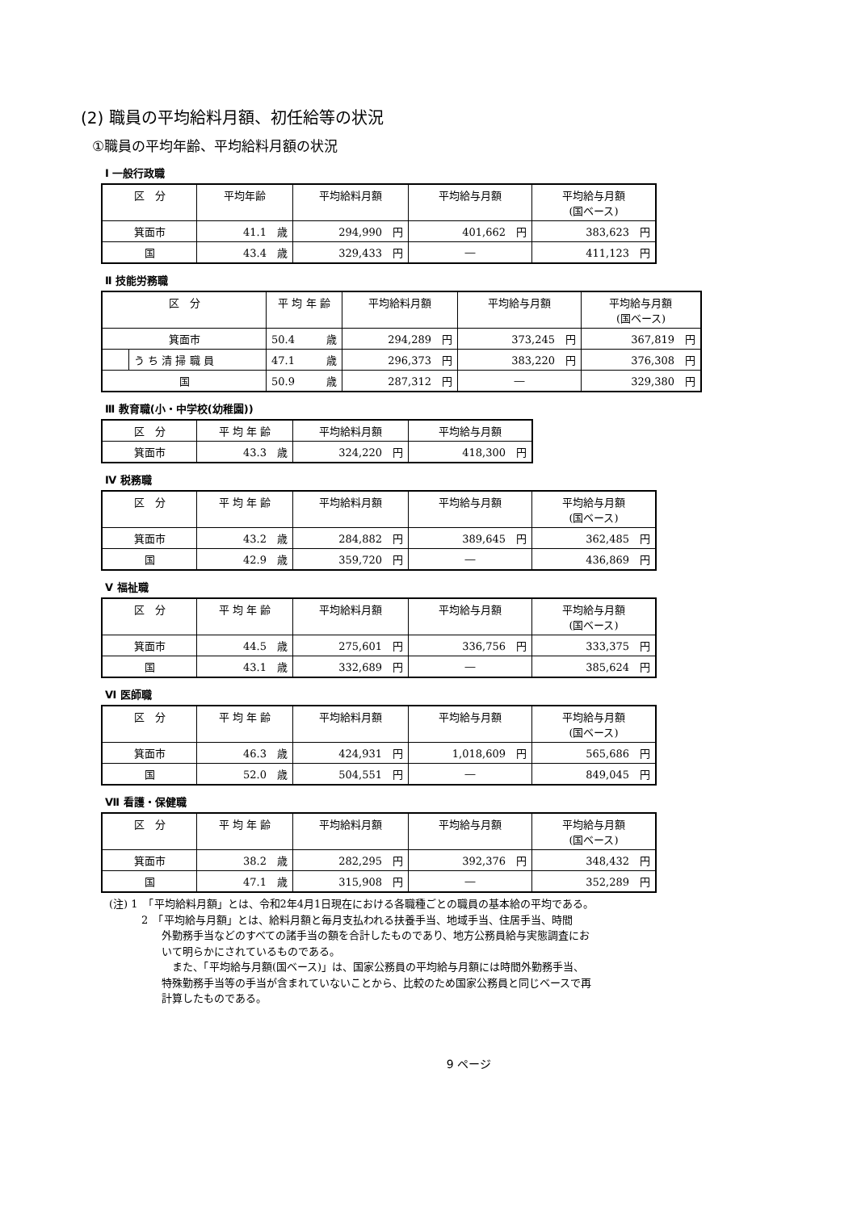(2) 職員の平均給料月額、初任給等の状況
①職員の平均年齢、平均給料月額の状況
Ⅰ 一般行政職
| 区 分 | 平均年齢 | 平均給料月額 | 平均給与月額 | 平均給与月額 (国ベース) |
| --- | --- | --- | --- | --- |
| 箕面市 | 41.1 歳 | 294,990 円 | 401,662 円 | 383,623 円 |
| 国 | 43.4 歳 | 329,433 円 | ― | 411,123 円 |
Ⅱ 技能労務職
| 区 分 | | 平 均 年 齢 | 平均給料月額 | 平均給与月額 | 平均給与月額 (国ベース) |
| --- | --- | --- | --- | --- | --- |
| 箕面市 | | 50.4 歳 | 294,289 円 | 373,245 円 | 367,819 円 |
| | う ち 清 掃 職 員 | 47.1 歳 | 296,373 円 | 383,220 円 | 376,308 円 |
| 国 | | 50.9 歳 | 287,312 円 | ― | 329,380 円 |
Ⅲ 教育職(小・中学校(幼稚園))
| 区 分 | 平 均 年 齢 | 平均給料月額 | 平均給与月額 |
| --- | --- | --- | --- |
| 箕面市 | 43.3 歳 | 324,220 円 | 418,300 円 |
Ⅳ 税務職
| 区 分 | 平 均 年 齢 | 平均給料月額 | 平均給与月額 | 平均給与月額 (国ベース) |
| --- | --- | --- | --- | --- |
| 箕面市 | 43.2 歳 | 284,882 円 | 389,645 円 | 362,485 円 |
| 国 | 42.9 歳 | 359,720 円 | ― | 436,869 円 |
Ⅴ 福祉職
| 区 分 | 平 均 年 齢 | 平均給料月額 | 平均給与月額 | 平均給与月額 (国ベース) |
| --- | --- | --- | --- | --- |
| 箕面市 | 44.5 歳 | 275,601 円 | 336,756 円 | 333,375 円 |
| 国 | 43.1 歳 | 332,689 円 | ― | 385,624 円 |
Ⅵ 医師職
| 区 分 | 平 均 年 齢 | 平均給料月額 | 平均給与月額 | 平均給与月額 (国ベース) |
| --- | --- | --- | --- | --- |
| 箕面市 | 46.3 歳 | 424,931 円 | 1,018,609 円 | 565,686 円 |
| 国 | 52.0 歳 | 504,551 円 | ― | 849,045 円 |
Ⅶ 看護・保健職
| 区 分 | 平 均 年 齢 | 平均給料月額 | 平均給与月額 | 平均給与月額 (国ベース) |
| --- | --- | --- | --- | --- |
| 箕面市 | 38.2 歳 | 282,295 円 | 392,376 円 | 348,432 円 |
| 国 | 47.1 歳 | 315,908 円 | ― | 352,289 円 |
(注) 1　「平均給料月額」とは、令和2年4月1日現在における各職種ごとの職員の基本給の平均である。
2　「平均給与月額」とは、給料月額と毎月支払われる扶養手当、地域手当、住居手当、時間
外勤務手当などのすべての諸手当の額を合計したものであり、地方公務員給与実態調査にお
いて明らかにされているものである。
　また、「平均給与月額(国ベース)」は、国家公務員の平均給与月額には時間外勤務手当、
特殊勤務手当等の手当が含まれていないことから、比較のため国家公務員と同じベースで再
計算したものである。
9 ページ